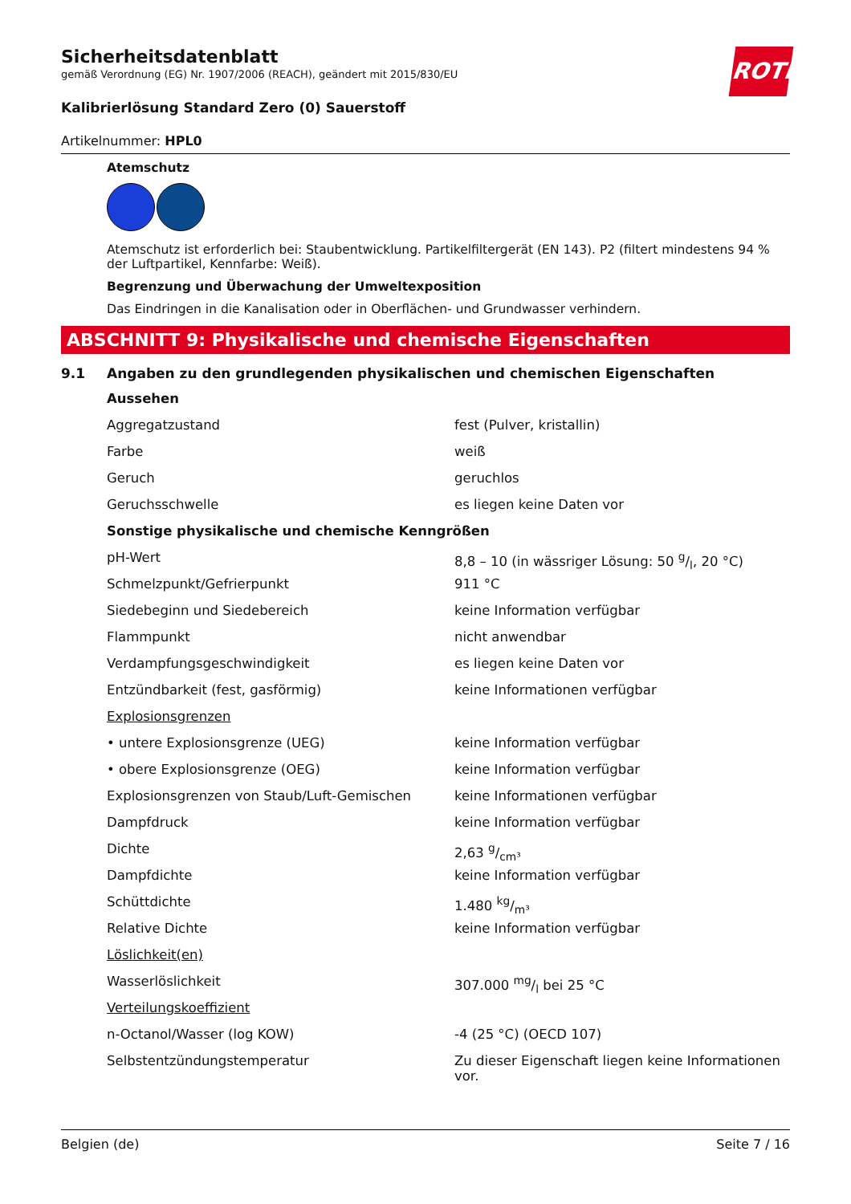ROTH
Sicherheitsdatenblatt
gemäß Verordnung (EG) Nr. 1907/2006 (REACH), geändert mit 2015/830/EU
Kalibrierlösung Standard Zero (0) Sauerstoff
Artikelnummer: HPL0
Atemschutz
Atemschutz ist erforderlich bei: Staubentwicklung. Partikelfiltergerät (EN 143). P2 (filtert mindestens 94 % der Luftpartikel, Kennfarbe: Weiß).
Begrenzung und Überwachung der Umweltexposition
Das Eindringen in die Kanalisation oder in Oberflächen- und Grundwasser verhindern.
ABSCHNITT 9: Physikalische und chemische Eigenschaften
9.1 Angaben zu den grundlegenden physikalischen und chemischen Eigenschaften
| Aussehen | |
| Aggregatzustand | fest (Pulver, kristallin) |
| Farbe | weiß |
| Geruch | geruchlos |
| Geruchsschwelle | es liegen keine Daten vor |
| Sonstige physikalische und chemische Kenngrößen | |
| pH-Wert | 8,8 – 10 (in wässriger Lösung: 50 g/l, 20 °C) |
| Schmelzpunkt/Gefrierpunkt | 911 °C |
| Siedebeginn und Siedebereich | keine Information verfügbar |
| Flammpunkt | nicht anwendbar |
| Verdampfungsgeschwindigkeit | es liegen keine Daten vor |
| Entzündbarkeit (fest, gasförmig) | keine Informationen verfügbar |
| Explosionsgrenzen | |
| • untere Explosionsgrenze (UEG) | keine Information verfügbar |
| • obere Explosionsgrenze (OEG) | keine Information verfügbar |
| Explosionsgrenzen von Staub/Luft-Gemischen | keine Informationen verfügbar |
| Dampfdruck | keine Information verfügbar |
| Dichte | 2,63 g/cm³ |
| Dampfdichte | keine Information verfügbar |
| Schüttdichte | 1.480 kg/m³ |
| Relative Dichte | keine Information verfügbar |
| Löslichkeit(en) | |
| Wasserlöslichkeit | 307.000 mg/l bei 25 °C |
| Verteilungskoeffizient | |
| n-Octanol/Wasser (log KOW) | -4 (25 °C) (OECD 107) |
| Selbstentzündungstemperatur | Zu dieser Eigenschaft liegen keine Informationen vor. |
Belgien (de) Seite 7 / 16